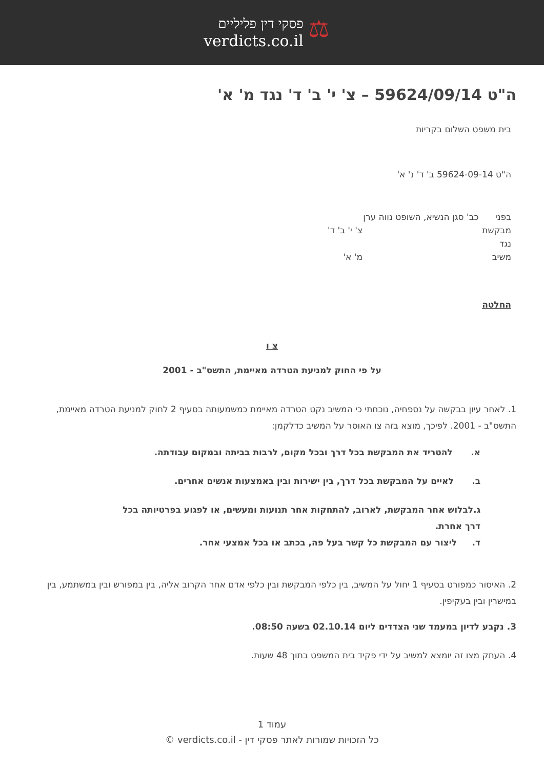⚖
פסקי דין פליליים
verdicts.co.il
ה"ט 59624/09/14 – צ' י' ב' ד' נגד מ' א'
בית משפט השלום בקריות
ה"ט 59624-09-14 ב' ד' נ' א'
בפני כב' סגן הנשיא, השופט נווה ערן
מבקשת צ' י' ב' ד'
נגד
משיב מ' א'
החלטה
צ ו
על פי החוק למניעת הטרדה מאיימת, התשס"ב - 2001
1. לאחר עיון בבקשה על נספחיה, נוכחתי כי המשיב נקט הטרדה מאיימת כמשמעותה בסעיף 2 לחוק למניעת הטרדה מאיימת, התשס"ב - 2001. לפיכך, מוצא בזה צו האוסר על המשיב כדלקמן:
א. להטריד את המבקשת בכל דרך ובכל מקום, לרבות בביתה ובמקום עבודתה.
ב. לאיים על המבקשת בכל דרך, בין ישירות ובין באמצעות אנשים אחרים.
ג.לבלוש אחר המבקשת, לארוב, להתחקות אחר תנועות ומעשים, או לפגוע בפרטיותה בכל דרך אחרת.
ד. ליצור עם המבקשת כל קשר בעל פה, בכתב או בכל אמצעי אחר.
2. האיסור כמפורט בסעיף 1 יחול על המשיב, בין כלפי המבקשת ובין כלפי אדם אחר הקרוב אליה, בין במפורש ובין במשתמע, בין במישרין ובין בעקיפין.
3. נקבע לדיון במעמד שני הצדדים ליום 02.10.14 בשעה 08:50.
4. העתק מצו זה יומצא למשיב על ידי פקיד בית המשפט בתוך 48 שעות.
עמוד 1
כל הזכויות שמורות לאתר פסקי דין - verdicts.co.il ©